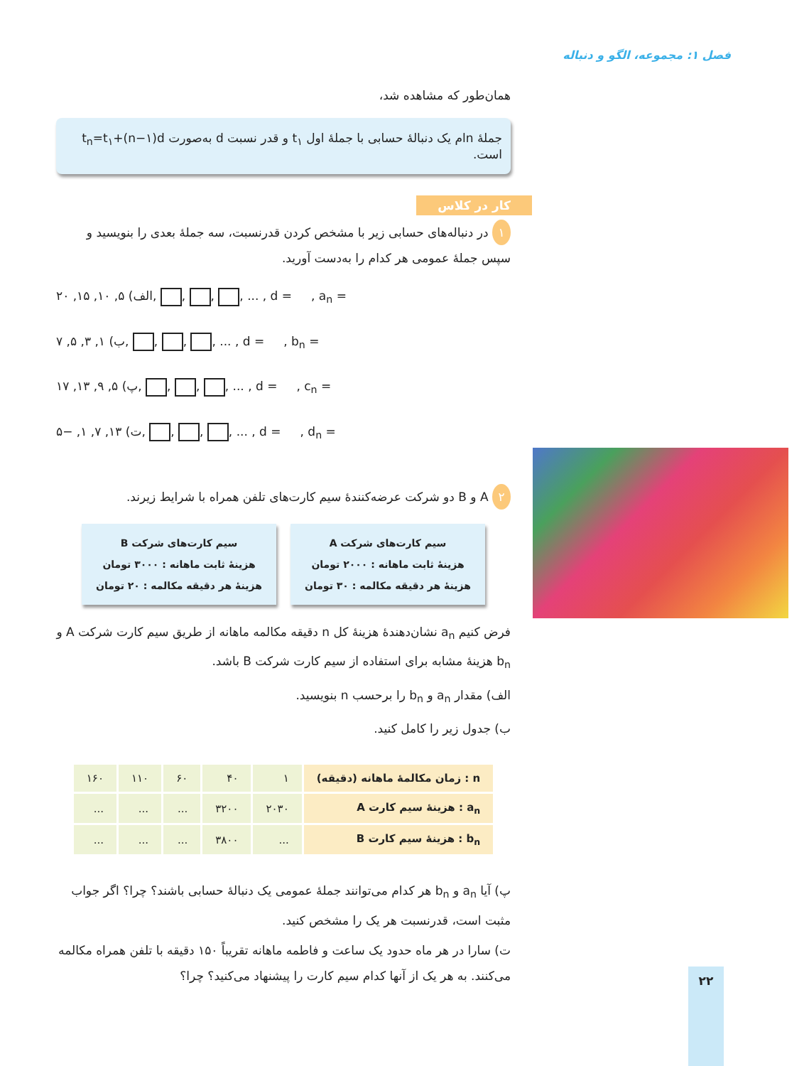فصل ۱: مجموعه، الگو و دنباله
همان‌طور که مشاهده شد،
جملهٔ nام یک دنبالهٔ حسابی با جملهٔ اول t<sub>۱</sub> و قدر نسبت d به‌صورت t<sub>n</sub>=t<sub>۱</sub>+(n−۱)d است.
کار در کلاس
۱ در دنباله‌های حسابی زیر با مشخص کردن قدرنسبت، سه جملهٔ بعدی را بنویسید و سپس جملهٔ عمومی هر کدام را به‌دست آورید.
الف) ۵, ۱۰, ۱۵, ۲۰, , , , ... , d = , a<sub>n</sub> =
ب) ۱, ۳, ۵, ۷, , , , ... , d = , b<sub>n</sub> =
پ) ۵, ۹, ۱۳, ۱۷, , , , ... , d = , c<sub>n</sub> =
ت) ۱۳, ۷, ۱, −۵, , , , ... , d = , d<sub>n</sub> =
۲ A و B دو شرکت عرضه‌کنندهٔ سیم کارت‌های تلفن همراه با شرایط زیرند.
سیم کارت‌های شرکت A
هزینهٔ ثابت ماهانه : ۲۰۰۰ تومان
هزینهٔ هر دقیقه مکالمه : ۳۰ تومان
سیم کارت‌های شرکت B
هزینهٔ ثابت ماهانه : ۳۰۰۰ تومان
هزینهٔ هر دقیقه مکالمه : ۲۰ تومان
فرض کنیم a<sub>n</sub> نشان‌دهندهٔ هزینهٔ کل n دقیقه مکالمه ماهانه از طریق سیم کارت شرکت A و b<sub>n</sub> هزینهٔ مشابه برای استفاده از سیم کارت شرکت B باشد.
الف) مقدار a<sub>n</sub> و b<sub>n</sub> را برحسب n بنویسید.
ب) جدول زیر را کامل کنید.
| n : زمان مکالمهٔ ماهانه (دقیقه) | ۱ | ۴۰ | ۶۰ | ۱۱۰ | ۱۶۰ |
| a<sub>n</sub> : هزینهٔ سیم کارت A | ۲۰۳۰ | ۳۲۰۰ | ... | ... | ... |
| b<sub>n</sub> : هزینهٔ سیم کارت B | ... | ۳۸۰۰ | ... | ... | ... |
پ) آیا a<sub>n</sub> و b<sub>n</sub> هر کدام می‌توانند جملهٔ عمومی یک دنبالهٔ حسابی باشند؟ چرا؟ اگر جواب مثبت است، قدرنسبت هر یک را مشخص کنید.
ت) سارا در هر ماه حدود یک ساعت و فاطمه ماهانه تقریباً ۱۵۰ دقیقه با تلفن همراه مکالمه می‌کنند. به هر یک از آنها کدام سیم کارت را پیشنهاد می‌کنید؟ چرا؟
۲۲